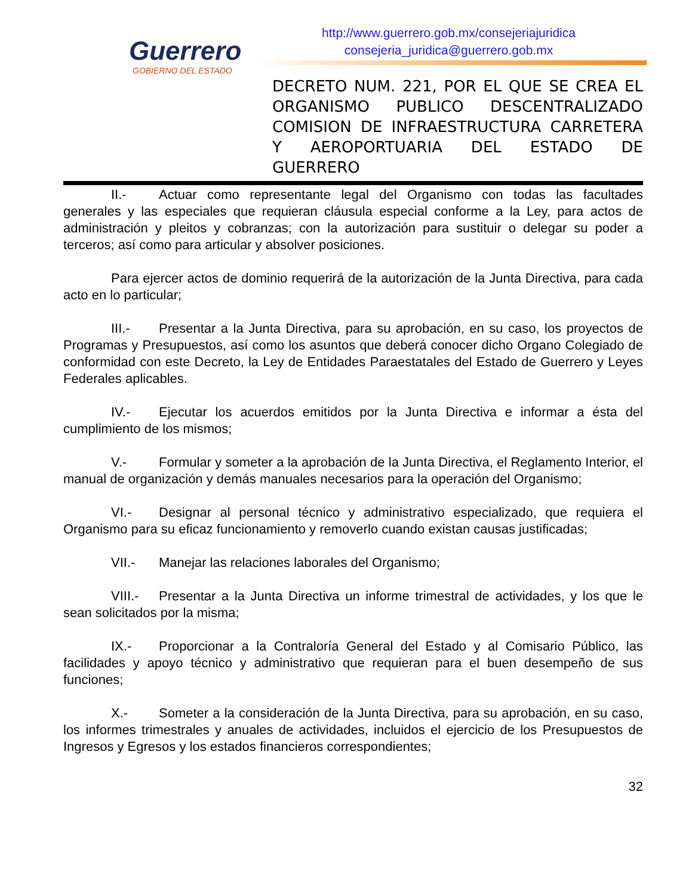Guerrero
GOBIERNO DEL ESTADO
http://www.guerrero.gob.mx/consejeriajuridica
consejeria_juridica@guerrero.gob.mx
DECRETO NUM. 221, POR EL QUE SE CREA EL ORGANISMO PUBLICO DESCENTRALIZADO COMISION DE INFRAESTRUCTURA CARRETERA Y AEROPORTUARIA DEL ESTADO DE
GUERRERO
II.- Actuar como representante legal del Organismo con todas las facultades generales y las especiales que requieran cláusula especial conforme a la Ley, para actos de administración y pleitos y cobranzas; con la autorización para sustituir o delegar su poder a terceros; así como para articular y absolver posiciones.
Para ejercer actos de dominio requerirá de la autorización de la Junta Directiva, para cada acto en lo particular;
III.- Presentar a la Junta Directiva, para su aprobación, en su caso, los proyectos de Programas y Presupuestos, así como los asuntos que deberá conocer dicho Organo Colegiado de conformidad con este Decreto, la Ley de Entidades Paraestatales del Estado de Guerrero y Leyes Federales aplicables.
IV.- Ejecutar los acuerdos emitidos por la Junta Directiva e informar a ésta del cumplimiento de los mismos;
V.- Formular y someter a la aprobación de la Junta Directiva, el Reglamento Interior, el manual de organización y demás manuales necesarios para la operación del Organismo;
VI.- Designar al personal técnico y administrativo especializado, que requiera el Organismo para su eficaz funcionamiento y removerlo cuando existan causas justificadas;
VII.- Manejar las relaciones laborales del Organismo;
VIII.- Presentar a la Junta Directiva un informe trimestral de actividades, y los que le sean solicitados por la misma;
IX.- Proporcionar a la Contraloría General del Estado y al Comisario Público, las facilidades y apoyo técnico y administrativo que requieran para el buen desempeño de sus funciones;
X.- Someter a la consideración de la Junta Directiva, para su aprobación, en su caso, los informes trimestrales y anuales de actividades, incluidos el ejercicio de los Presupuestos de Ingresos y Egresos y los estados financieros correspondientes;
32